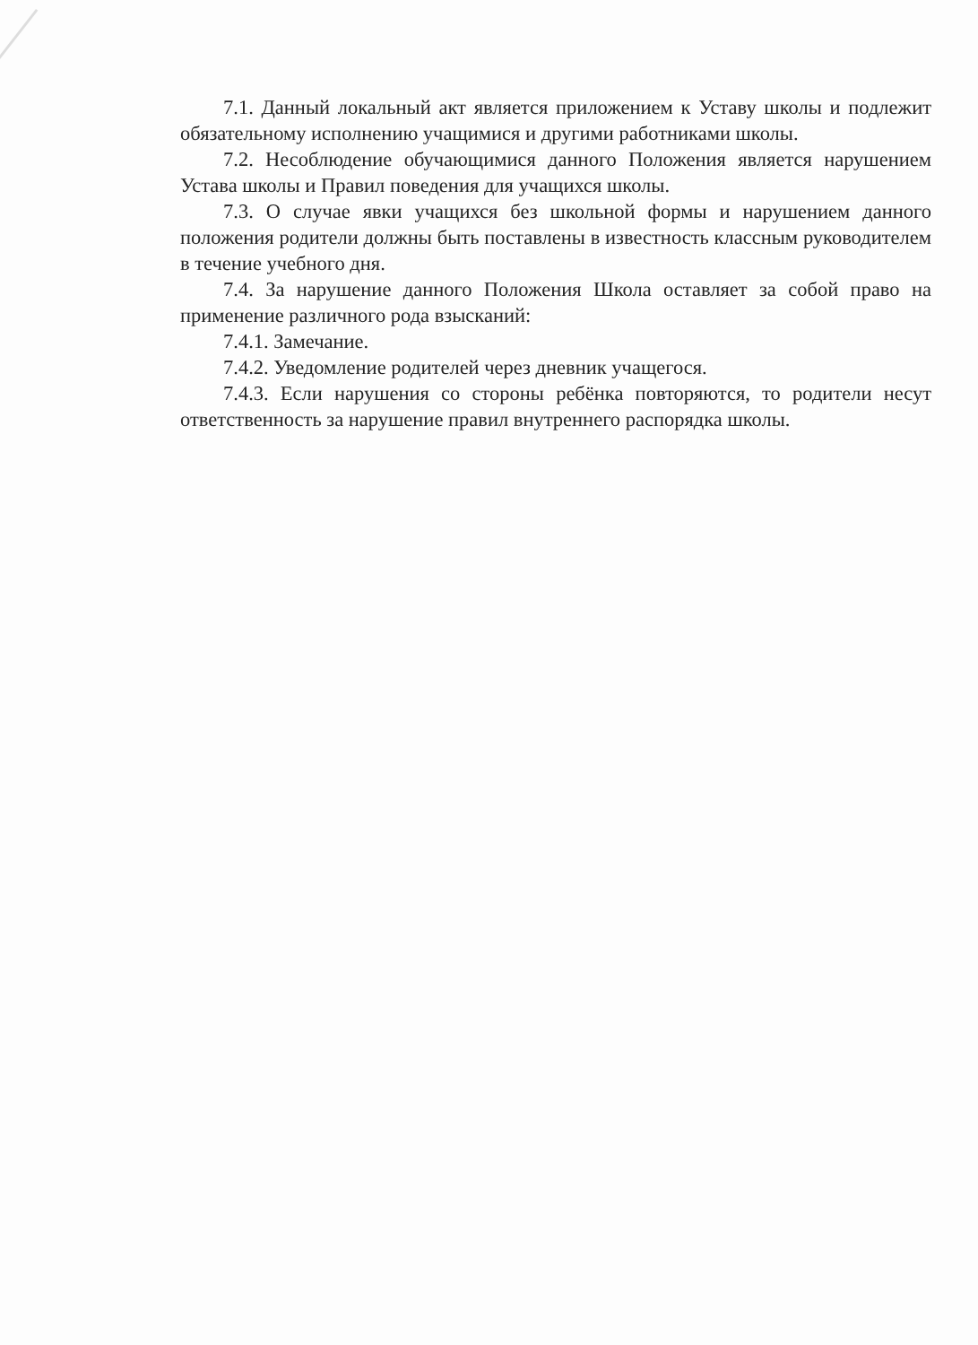7.1. Данный локальный акт является приложением к Уставу школы и подлежит обязательному исполнению учащимися и другими работниками школы.
7.2. Несоблюдение обучающимися данного Положения является нарушением Устава школы и Правил поведения для учащихся школы.
7.3. О случае явки учащихся без школьной формы и нарушением данного положения родители должны быть поставлены в известность классным руководителем в течение учебного дня.
7.4. За нарушение данного Положения Школа оставляет за собой право на применение различного рода взысканий:
7.4.1. Замечание.
7.4.2. Уведомление родителей через дневник учащегося.
7.4.3. Если нарушения со стороны ребёнка повторяются, то родители несут ответственность за нарушение правил внутреннего распорядка школы.